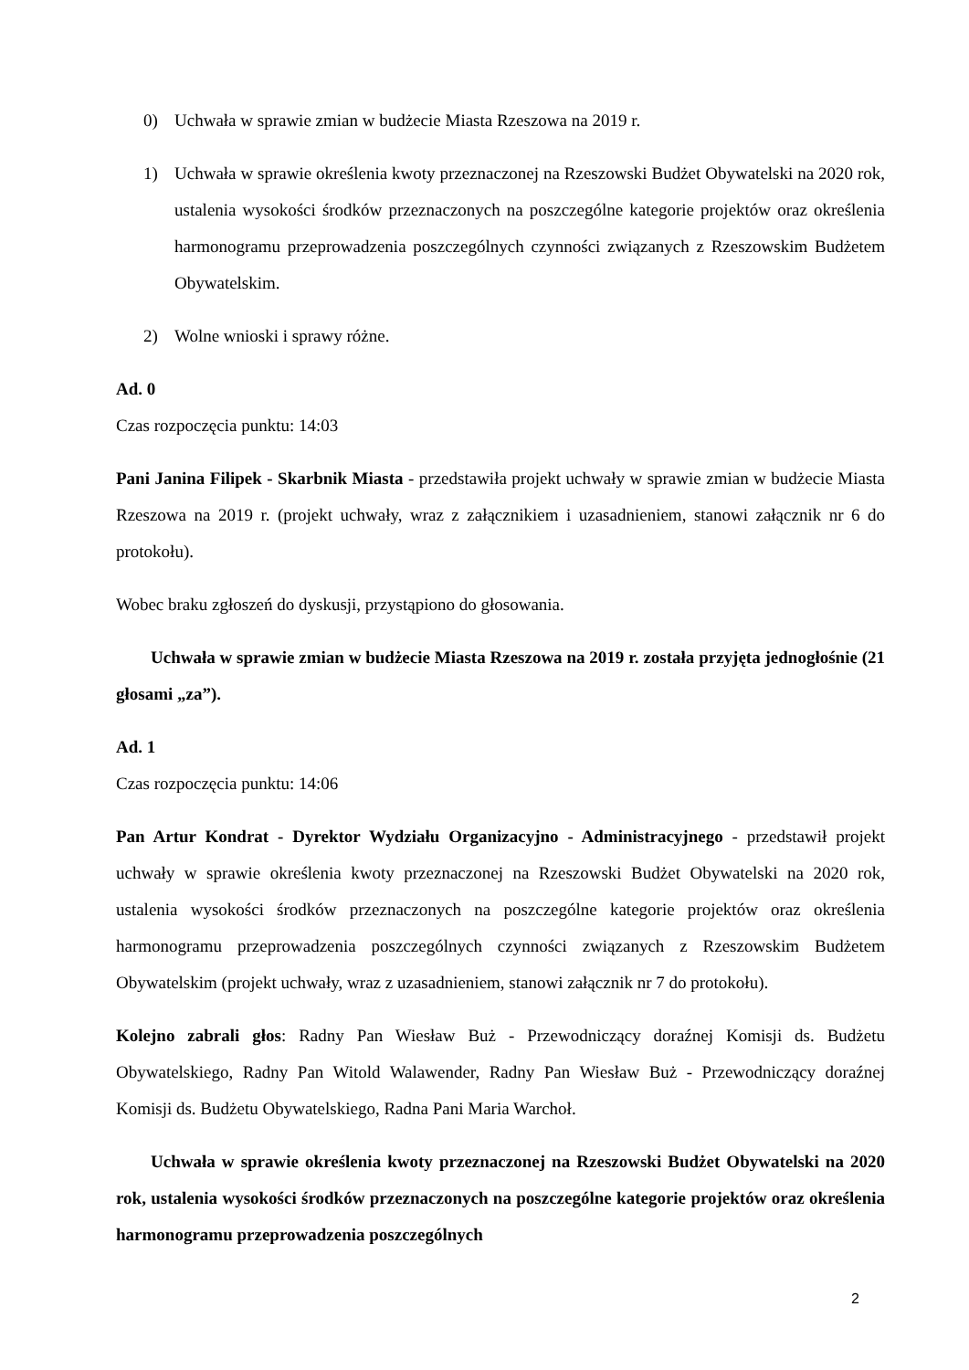0) Uchwała w sprawie zmian w budżecie Miasta Rzeszowa na 2019 r.
1) Uchwała w sprawie określenia kwoty przeznaczonej na Rzeszowski Budżet Obywatelski na 2020 rok, ustalenia wysokości środków przeznaczonych na poszczególne kategorie projektów oraz określenia harmonogramu przeprowadzenia poszczególnych czynności związanych z Rzeszowskim Budżetem Obywatelskim.
2) Wolne wnioski i sprawy różne.
Ad. 0
Czas rozpoczęcia punktu: 14:03
Pani Janina Filipek - Skarbnik Miasta - przedstawiła projekt uchwały w sprawie zmian w budżecie Miasta Rzeszowa na 2019 r. (projekt uchwały, wraz z załącznikiem i uzasadnieniem, stanowi załącznik nr 6 do protokołu).
Wobec braku zgłoszeń do dyskusji, przystąpiono do głosowania.
Uchwała w sprawie zmian w budżecie Miasta Rzeszowa na 2019 r. została przyjęta jednogłośnie (21 głosami „za”).
Ad. 1
Czas rozpoczęcia punktu: 14:06
Pan Artur Kondrat - Dyrektor Wydziału Organizacyjno - Administracyjnego - przedstawił projekt uchwały w sprawie określenia kwoty przeznaczonej na Rzeszowski Budżet Obywatelski na 2020 rok, ustalenia wysokości środków przeznaczonych na poszczególne kategorie projektów oraz określenia harmonogramu przeprowadzenia poszczególnych czynności związanych z Rzeszowskim Budżetem Obywatelskim (projekt uchwały, wraz z uzasadnieniem, stanowi załącznik nr 7 do protokołu).
Kolejno zabrali głos: Radny Pan Wiesław Buż - Przewodniczący doraźnej Komisji ds. Budżetu Obywatelskiego, Radny Pan Witold Walawender, Radny Pan Wiesław Buż - Przewodniczący doraźnej Komisji ds. Budżetu Obywatelskiego, Radna Pani Maria Warchoł.
Uchwała w sprawie określenia kwoty przeznaczonej na Rzeszowski Budżet Obywatelski na 2020 rok, ustalenia wysokości środków przeznaczonych na poszczególne kategorie projektów oraz określenia harmonogramu przeprowadzenia poszczególnych
2